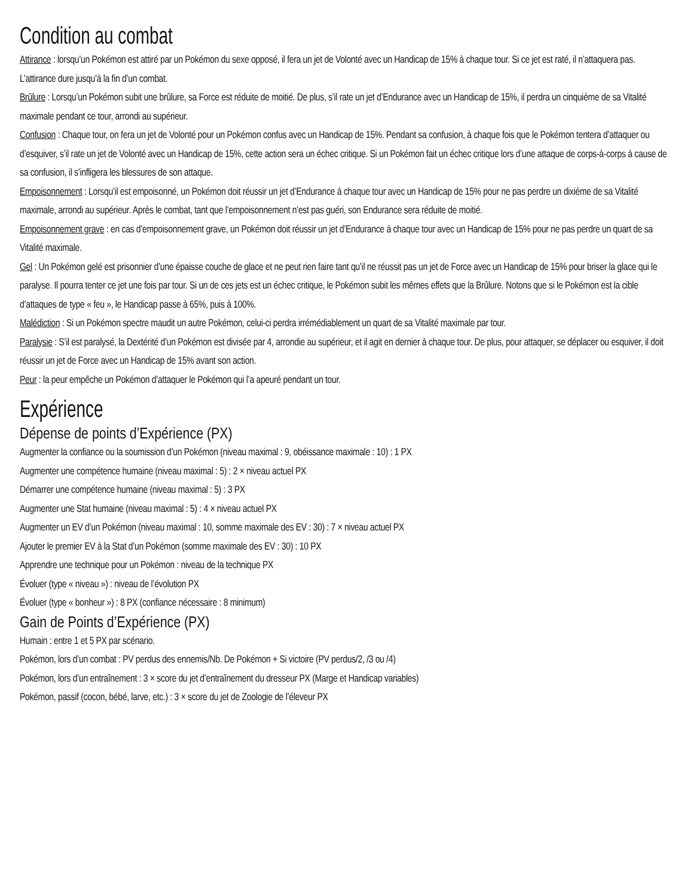Condition au combat
Attirance : lorsqu’un Pokémon est attiré par un Pokémon du sexe opposé, il fera un jet de Volonté avec un Handicap de 15% à chaque tour. Si ce jet est raté, il n’attaquera pas. L’attirance dure jusqu’à la fin d’un combat.
Brûlure : Lorsqu’un Pokémon subit une brûlure, sa Force est réduite de moitié. De plus, s’il rate un jet d’Endurance avec un Handicap de 15%, il perdra un cinquième de sa Vitalité maximale pendant ce tour, arrondi au supérieur.
Confusion : Chaque tour, on fera un jet de Volonté pour un Pokémon confus avec un Handicap de 15%. Pendant sa confusion, à chaque fois que le Pokémon tentera d’attaquer ou d’esquiver, s’il rate un jet de Volonté avec un Handicap de 15%, cette action sera un échec critique. Si un Pokémon fait un échec critique lors d’une attaque de corps-à-corps à cause de sa confusion, il s’infligera les blessures de son attaque.
Empoisonnement : Lorsqu’il est empoisonné, un Pokémon doit réussir un jet d’Endurance à chaque tour avec un Handicap de 15% pour ne pas perdre un dixième de sa Vitalité maximale, arrondi au supérieur. Après le combat, tant que l’empoisonnement n’est pas guéri, son Endurance sera réduite de moitié.
Empoisonnement grave : en cas d’empoisonnement grave, un Pokémon doit réussir un jet d’Endurance à chaque tour avec un Handicap de 15% pour ne pas perdre un quart de sa Vitalité maximale.
Gel : Un Pokémon gelé est prisonnier d’une épaisse couche de glace et ne peut rien faire tant qu’il ne réussit pas un jet de Force avec un Handicap de 15% pour briser la glace qui le paralyse. Il pourra tenter ce jet une fois par tour. Si un de ces jets est un échec critique, le Pokémon subit les mêmes effets que la Brûlure. Notons que si le Pokémon est la cible d’attaques de type « feu », le Handicap passe à 65%, puis à 100%.
Malédiction : Si un Pokémon spectre maudit un autre Pokémon, celui-ci perdra irrémédiablement un quart de sa Vitalité maximale par tour.
Paralysie : S’il est paralysé, la Dextérité d’un Pokémon est divisée par 4, arrondie au supérieur, et il agit en dernier à chaque tour. De plus, pour attaquer, se déplacer ou esquiver, il doit réussir un jet de Force avec un Handicap de 15% avant son action.
Peur : la peur empêche un Pokémon d’attaquer le Pokémon qui l’a apeuré pendant un tour.
Expérience
Dépense de points d’Expérience (PX)
Augmenter la confiance ou la soumission d’un Pokémon (niveau maximal : 9, obéissance maximale : 10) : 1 PX
Augmenter une compétence humaine (niveau maximal : 5) : 2 × niveau actuel PX
Démarrer une compétence humaine (niveau maximal : 5) : 3 PX
Augmenter une Stat humaine (niveau maximal : 5) : 4 × niveau actuel PX
Augmenter un EV d’un Pokémon (niveau maximal : 10, somme maximale des EV : 30) : 7 × niveau actuel PX
Ajouter le premier EV à la Stat d’un Pokémon (somme maximale des EV : 30) : 10 PX
Apprendre une technique pour un Pokémon : niveau de la technique PX
Évoluer (type « niveau ») : niveau de l’évolution PX
Évoluer (type « bonheur ») : 8 PX (confiance nécessaire : 8 minimum)
Gain de Points d’Expérience (PX)
Humain : entre 1 et 5 PX par scénario.
Pokémon, lors d’un combat : PV perdus des ennemis/Nb. De Pokémon + Si victoire (PV perdus/2, /3 ou /4)
Pokémon, lors d’un entraînement : 3 × score du jet d’entraînement du dresseur PX (Marge et Handicap variables)
Pokémon, passif (cocon, bébé, larve, etc.) : 3 × score du jet de Zoologie de l’éleveur PX